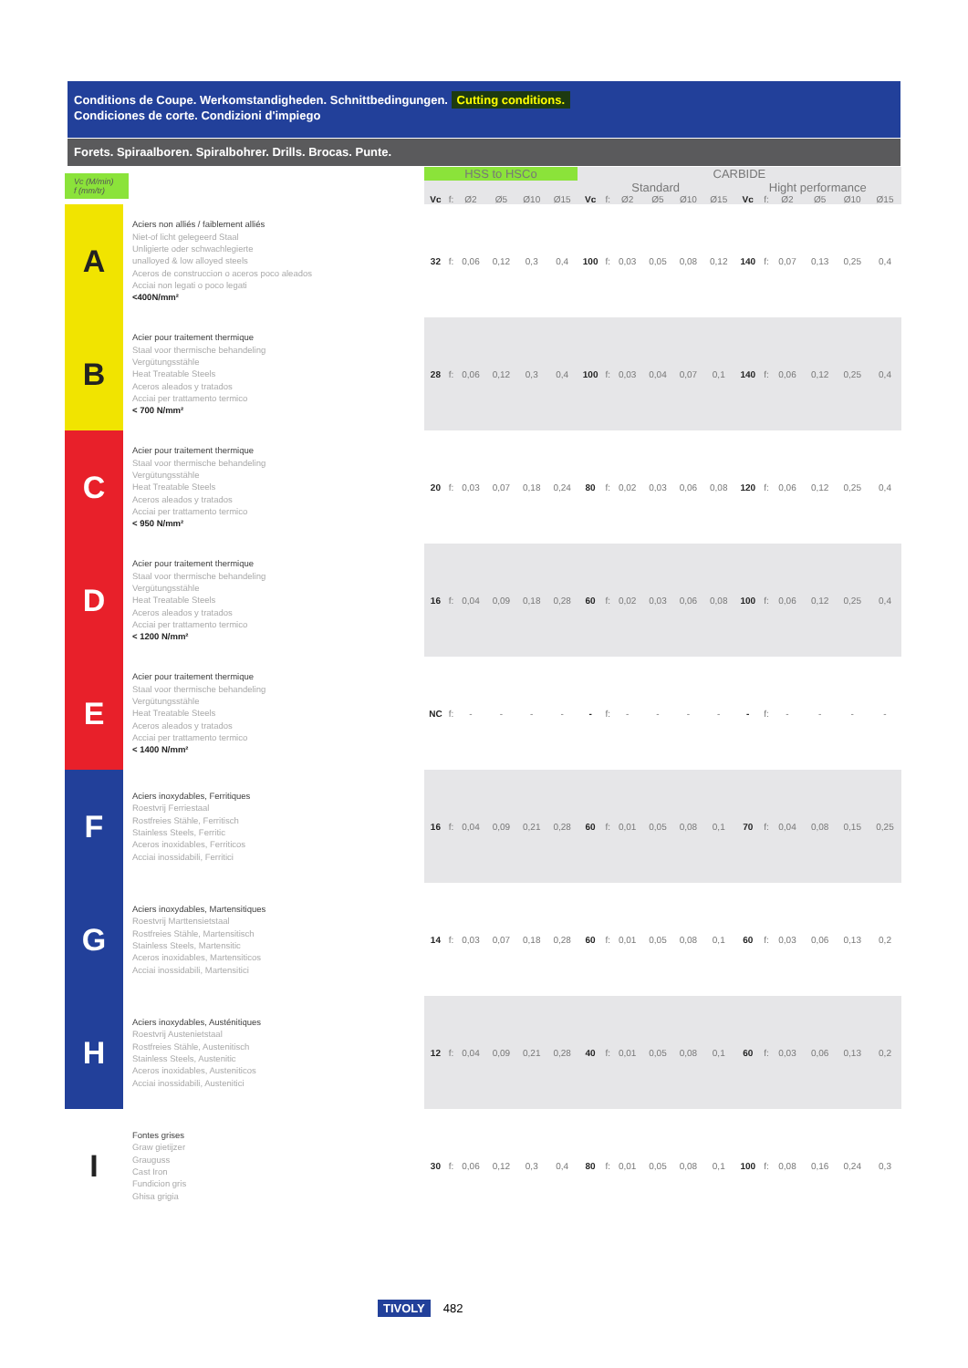Conditions de Coupe. Werkomstandigheden. Schnittbedingungen. Cutting conditions.
Condiciones de corte. Condizioni d'impiego
Forets. Spiraalboren. Spiralbohrer. Drills. Brocas. Punte.
| Vc (M/min) f (mm/tr) | | | HSS to HSCo | | | | | | CARBIDE | | | | | | | | | | | |
| | | | | | | | | | Standard | | | | | | Hight performance | | | | | |
| | | | Vc | f: | Ø2 | Ø5 | Ø10 | Ø15 | Vc | f: | Ø2 | Ø5 | Ø10 | Ø15 | Vc | f: | Ø2 | Ø5 | Ø10 | Ø15 |
| A | Aciers non alliés / faiblement alliés Niet-of licht gelegeerd Staal Unligierte oder schwachlegierte unalloyed & low alloyed steels Aceros de construccion o aceros poco aleados Acciai non legati o poco legati <400N/mm² | | 32 | f: | 0,06 | 0,12 | 0,3 | 0,4 | 100 | f: | 0,03 | 0,05 | 0,08 | 0,12 | 140 | f: | 0,07 | 0,13 | 0,25 | 0,4 |
| B | Acier pour traitement thermique Staal voor thermische behandeling Vergütungsstähle Heat Treatable Steels Aceros aleados y tratados Acciai per trattamento termico < 700 N/mm² | | 28 | f: | 0,06 | 0,12 | 0,3 | 0,4 | 100 | f: | 0,03 | 0,04 | 0,07 | 0,1 | 140 | f: | 0,06 | 0,12 | 0,25 | 0,4 |
| C | Acier pour traitement thermique Staal voor thermische behandeling Vergütungsstähle Heat Treatable Steels Aceros aleados y tratados Acciai per trattamento termico < 950 N/mm² | | 20 | f: | 0,03 | 0,07 | 0,18 | 0,24 | 80 | f: | 0,02 | 0,03 | 0,06 | 0,08 | 120 | f: | 0,06 | 0,12 | 0,25 | 0,4 |
| D | Acier pour traitement thermique Staal voor thermische behandeling Vergütungsstähle Heat Treatable Steels Aceros aleados y tratados Acciai per trattamento termico < 1200 N/mm² | | 16 | f: | 0,04 | 0,09 | 0,18 | 0,28 | 60 | f: | 0,02 | 0,03 | 0,06 | 0,08 | 100 | f: | 0,06 | 0,12 | 0,25 | 0,4 |
| E | Acier pour traitement thermique Staal voor thermische behandeling Vergütungsstähle Heat Treatable Steels Aceros aleados y tratados Acciai per trattamento termico < 1400 N/mm² | | NC | f: | - | - | - | - | - | f: | - | - | - | - | - | f: | - | - | - | - |
| F | Aciers inoxydables, Ferritiques Roestvrij Ferriestaal Rostfreies Stähle, Ferritisch Stainless Steels, Ferritic Aceros inoxidables, Ferriticos Acciai inossidabili, Ferritici | | 16 | f: | 0,04 | 0,09 | 0,21 | 0,28 | 60 | f: | 0,01 | 0,05 | 0,08 | 0,1 | 70 | f: | 0,04 | 0,08 | 0,15 | 0,25 |
| G | Aciers inoxydables, Martensitiques Roestvrij Marttensietstaal Rostfreies Stähle, Martensitisch Stainless Steels, Martensitic Aceros inoxidables, Martensiticos Acciai inossidabili, Martensitici | | 14 | f: | 0,03 | 0,07 | 0,18 | 0,28 | 60 | f: | 0,01 | 0,05 | 0,08 | 0,1 | 60 | f: | 0,03 | 0,06 | 0,13 | 0,2 |
| H | Aciers inoxydables, Austénitiques Roestvrij Austenietstaal Rostfreies Stähle, Austenitisch Stainless Steels, Austenitic Aceros inoxidables, Austeniticos Acciai inossidabili, Austenitici | | 12 | f: | 0,04 | 0,09 | 0,21 | 0,28 | 40 | f: | 0,01 | 0,05 | 0,08 | 0,1 | 60 | f: | 0,03 | 0,06 | 0,13 | 0,2 |
| I | Fontes grises Graw gietijzer Grauguss Cast Iron Fundicion gris Ghisa grigia | | 30 | f: | 0,06 | 0,12 | 0,3 | 0,4 | 80 | f: | 0,01 | 0,05 | 0,08 | 0,1 | 100 | f: | 0,08 | 0,16 | 0,24 | 0,3 |
TIVOLY 482